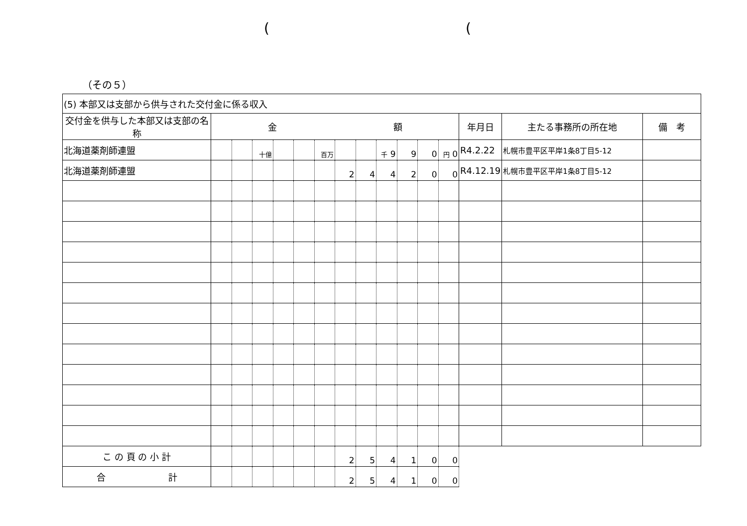( (
（その５）
| (5) 本部又は支部から供与された交付金に係る収入 | | | | | | | | | | | | | | | |
| 交付金を供与した本部又は支部の名称 | 金 額 | | | | | | | | | | | | 年月日 | 主たる事務所の所在地 | 備 考 |
| 北海道薬剤師連盟 | | | 十億 | | | 百万 | | | 千 9 | 9 | 0 | 円 0 | R4.2.22 | 札幌市豊平区平岸1条8丁目5-12 | |
| 北海道薬剤師連盟 | | | | | | | 2 | 4 | 4 | 2 | 0 | 0 | R4.12.19 | 札幌市豊平区平岸1条8丁目5-12 | |
| こ の 頁 の 小 計 | | | | | | | 2 | 5 | 4 | 1 | 0 | 0 | | | |
| 合 計 | | | | | | | 2 | 5 | 4 | 1 | 0 | 0 | | | |